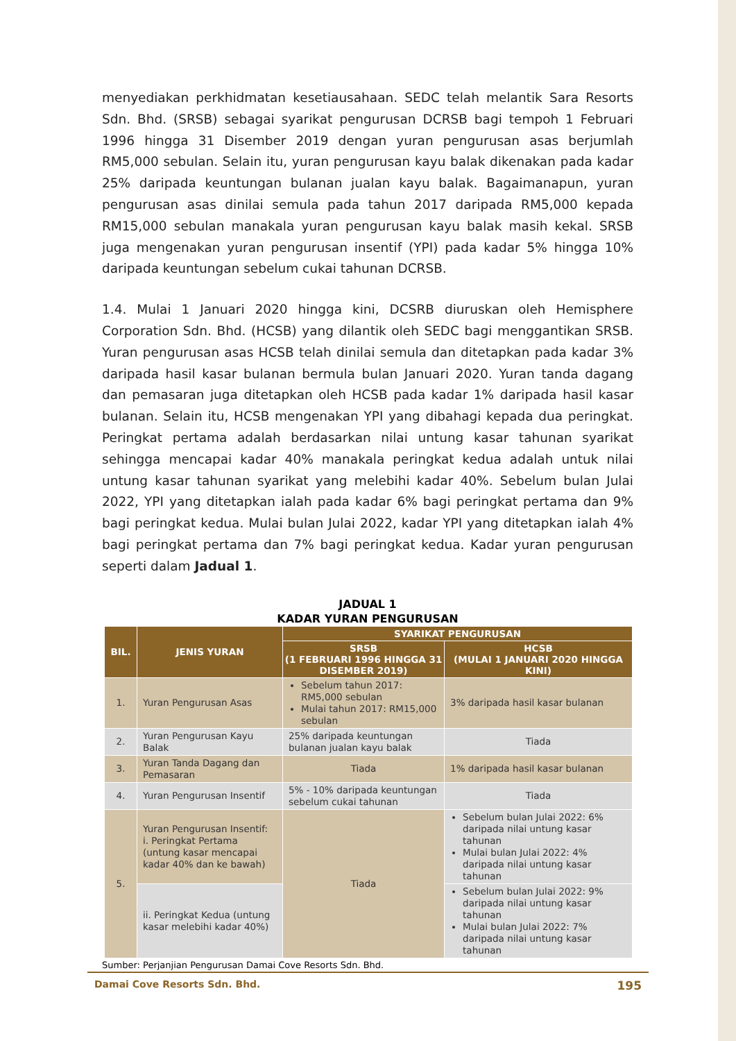menyediakan perkhidmatan kesetiausahaan. SEDC telah melantik Sara Resorts Sdn. Bhd. (SRSB) sebagai syarikat pengurusan DCRSB bagi tempoh 1 Februari 1996 hingga 31 Disember 2019 dengan yuran pengurusan asas berjumlah RM5,000 sebulan. Selain itu, yuran pengurusan kayu balak dikenakan pada kadar 25% daripada keuntungan bulanan jualan kayu balak. Bagaimanapun, yuran pengurusan asas dinilai semula pada tahun 2017 daripada RM5,000 kepada RM15,000 sebulan manakala yuran pengurusan kayu balak masih kekal. SRSB juga mengenakan yuran pengurusan insentif (YPI) pada kadar 5% hingga 10% daripada keuntungan sebelum cukai tahunan DCRSB.
1.4. Mulai 1 Januari 2020 hingga kini, DCSRB diuruskan oleh Hemisphere Corporation Sdn. Bhd. (HCSB) yang dilantik oleh SEDC bagi menggantikan SRSB. Yuran pengurusan asas HCSB telah dinilai semula dan ditetapkan pada kadar 3% daripada hasil kasar bulanan bermula bulan Januari 2020. Yuran tanda dagang dan pemasaran juga ditetapkan oleh HCSB pada kadar 1% daripada hasil kasar bulanan. Selain itu, HCSB mengenakan YPI yang dibahagi kepada dua peringkat. Peringkat pertama adalah berdasarkan nilai untung kasar tahunan syarikat sehingga mencapai kadar 40% manakala peringkat kedua adalah untuk nilai untung kasar tahunan syarikat yang melebihi kadar 40%. Sebelum bulan Julai 2022, YPI yang ditetapkan ialah pada kadar 6% bagi peringkat pertama dan 9% bagi peringkat kedua. Mulai bulan Julai 2022, kadar YPI yang ditetapkan ialah 4% bagi peringkat pertama dan 7% bagi peringkat kedua. Kadar yuran pengurusan seperti dalam Jadual 1.
JADUAL 1
KADAR YURAN PENGURUSAN
| BIL. | JENIS YURAN | SYARIKAT PENGURUSAN | |
| --- | --- | --- | --- |
| | | SRSB (1 FEBRUARI 1996 HINGGA 31 DISEMBER 2019) | HCSB (MULAI 1 JANUARI 2020 HINGGA KINI) |
| 1. | Yuran Pengurusan Asas | Sebelum tahun 2017: RM5,000 sebulan Mulai tahun 2017: RM15,000 sebulan | 3% daripada hasil kasar bulanan |
| 2. | Yuran Pengurusan Kayu Balak | 25% daripada keuntungan bulanan jualan kayu balak | Tiada |
| 3. | Yuran Tanda Dagang dan Pemasaran | Tiada | 1% daripada hasil kasar bulanan |
| 4. | Yuran Pengurusan Insentif | 5% - 10% daripada keuntungan sebelum cukai tahunan | Tiada |
| 5. | Yuran Pengurusan Insentif: i. Peringkat Pertama (untung kasar mencapai kadar 40% dan ke bawah) | Tiada | Sebelum bulan Julai 2022: 6% daripada nilai untung kasar tahunan Mulai bulan Julai 2022: 4% daripada nilai untung kasar tahunan |
| | ii. Peringkat Kedua (untung kasar melebihi kadar 40%) | | Sebelum bulan Julai 2022: 9% daripada nilai untung kasar tahunan Mulai bulan Julai 2022: 7% daripada nilai untung kasar tahunan |
Sumber: Perjanjian Pengurusan Damai Cove Resorts Sdn. Bhd.
Damai Cove Resorts Sdn. Bhd. 195